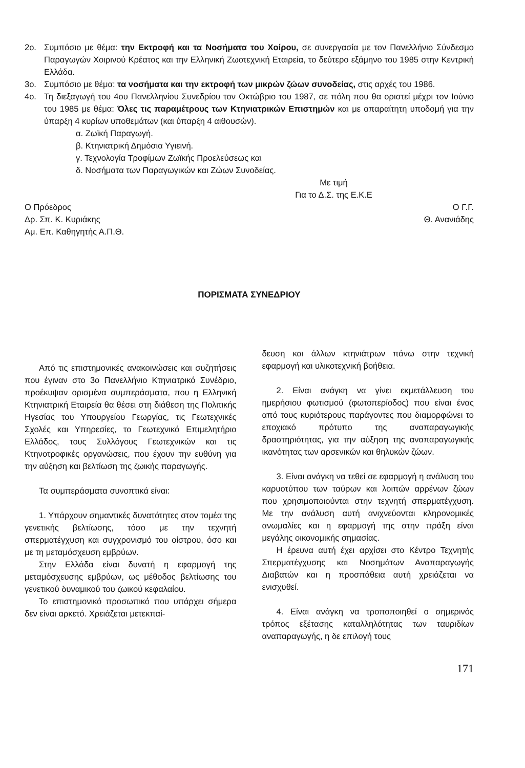2ο. Συμπόσιο με θέμα: την Εκτροφή και τα Νοσήματα του Χοίρου, σε συνεργασία με τον Πανελλήνιο Σύνδεσμο Παραγωγών Χοιρινού Κρέατος και την Ελληνική Ζωοτεχνική Εταιρεία, το δεύτερο εξάμηνο του 1985 στην Κεντρική Ελλάδα.
3ο. Συμπόσιο με θέμα: τα νοσήματα και την εκτροφή των μικρών ζώων συνοδείας, στις αρχές του 1986.
4ο. Τη διεξαγωγή του 4ου Πανελληνίου Συνεδρίου τον Οκτώβριο του 1987, σε πόλη που θα οριστεί μέχρι τον Ιούνιο του 1985 με θέμα: Όλες τις παραμέτρους των Κτηνιατρικών Επιστημών και με απαραίτητη υποδομή για την ύπαρξη 4 κυρίων υποθεμάτων (και ύπαρξη 4 αιθουσών).
α. Ζωϊκή Παραγωγή.
β. Κτηνιατρική Δημόσια Υγιεινή.
γ. Τεχνολογία Τροφίμων Ζωϊκής Προελεύσεως και
δ. Νοσήματα των Παραγωγικών και Ζώων Συνοδείας.
Με τιμή
Για το Δ.Σ. της Ε.Κ.Ε
Ο Πρόεδρος
Δρ. Σπ. Κ. Κυριάκης
Αμ. Επ. Καθηγητής Α.Π.Θ.
Ο Γ.Γ.
Θ. Ανανιάδης
ΠΟΡΙΣΜΑΤΑ ΣΥΝΕΔΡΙΟΥ
Από τις επιστημονικές ανακοινώσεις και συζητήσεις που έγιναν στο 3ο Πανελλήνιο Κτηνιατρικό Συνέδριο, προέκυψαν ορισμένα συμπεράσματα, που η Ελληνική Κτηνιατρική Εταιρεία θα θέσει στη διάθεση της Πολιτικής Ηγεσίας του Υπουργείου Γεωργίας, τις Γεωτεχνικές Σχολές και Υπηρεσίες, το Γεωτεχνικό Επιμελητήριο Ελλάδος, τους Συλλόγους Γεωτεχνικών και τις Κτηνοτροφικές οργανώσεις, που έχουν την ευθύνη για την αύξηση και βελτίωση της ζωικής παραγωγής.
Τα συμπεράσματα συνοπτικά είναι:
1. Υπάρχουν σημαντικές δυνατότητες στον τομέα της γενετικής βελτίωσης, τόσο με την τεχνητή σπερματέγχυση και συγχρονισμό του οίστρου, όσο και με τη μεταμόσχευση εμβρύων.
Στην Ελλάδα είναι δυνατή η εφαρμογή της μεταμόσχευσης εμβρύων, ως μέθοδος βελτίωσης του γενετικού δυναμικού του ζωικού κεφαλαίου.
Το επιστημονικό προσωπικό που υπάρχει σήμερα δεν είναι αρκετό. Χρειάζεται μετεκπαί-
δευση και άλλων κτηνιάτρων πάνω στην τεχνική εφαρμογή και υλικοτεχνική βοήθεια.
2. Είναι ανάγκη να γίνει εκμετάλλευση του ημερήσιου φωτισμού (φωτοπερίοδος) που είναι ένας από τους κυριότερους παράγοντες που διαμορφώνει το εποχιακό πρότυπο της αναπαραγωγικής δραστηριότητας, για την αύξηση της αναπαραγωγικής ικανότητας των αρσενικών και θηλυκών ζώων.
3. Είναι ανάγκη να τεθεί σε εφαρμογή η ανάλυση του καρυοτύπου των ταύρων και λοιπών αρρένων ζώων που χρησιμοποιούνται στην τεχνητή σπερματέγχυση. Με την ανάλυση αυτή ανιχνεύονται κληρονομικές ανωμαλίες και η εφαρμογή της στην πράξη είναι μεγάλης οικονομικής σημασίας.
Η έρευνα αυτή έχει αρχίσει στο Κέντρο Τεχνητής Σπερματέγχυσης και Νοσημάτων Αναπαραγωγής Διαβατών και η προσπάθεια αυτή χρειάζεται να ενισχυθεί.
4. Είναι ανάγκη να τροποποιηθεί ο σημερινός τρόπος εξέτασης καταλληλότητας των ταυριδίων αναπαραγωγής, η δε επιλογή τους
171